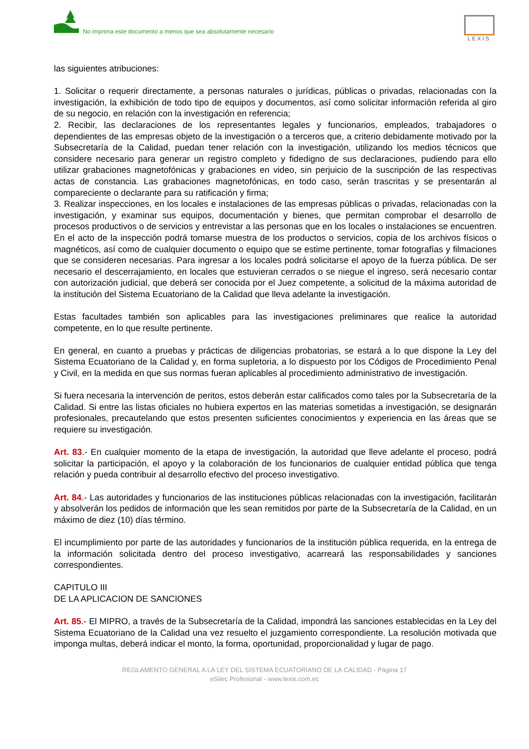No imprima este documento a menos que sea absolutamente necesario
LEXIS
las siguientes atribuciones:
1. Solicitar o requerir directamente, a personas naturales o jurídicas, públicas o privadas, relacionadas con la investigación, la exhibición de todo tipo de equipos y documentos, así como solicitar información referida al giro de su negocio, en relación con la investigación en referencia;
2. Recibir, las declaraciones de los representantes legales y funcionarios, empleados, trabajadores o dependientes de las empresas objeto de la investigación o a terceros que, a criterio debidamente motivado por la Subsecretaría de la Calidad, puedan tener relación con la investigación, utilizando los medios técnicos que considere necesario para generar un registro completo y fidedigno de sus declaraciones, pudiendo para ello utilizar grabaciones magnetofónicas y grabaciones en video, sin perjuicio de la suscripción de las respectivas actas de constancia. Las grabaciones magnetofónicas, en todo caso, serán trascritas y se presentarán al compareciente o declarante para su ratificación y firma;
3. Realizar inspecciones, en los locales e instalaciones de las empresas públicas o privadas, relacionadas con la investigación, y examinar sus equipos, documentación y bienes, que permitan comprobar el desarrollo de procesos productivos o de servicios y entrevistar a las personas que en los locales o instalaciones se encuentren. En el acto de la inspección podrá tomarse muestra de los productos o servicios, copia de los archivos físicos o magnéticos, así como de cualquier documento o equipo que se estime pertinente, tomar fotografías y filmaciones que se consideren necesarias. Para ingresar a los locales podrá solicitarse el apoyo de la fuerza pública. De ser necesario el descerrajamiento, en locales que estuvieran cerrados o se niegue el ingreso, será necesario contar con autorización judicial, que deberá ser conocida por el Juez competente, a solicitud de la máxima autoridad de la institución del Sistema Ecuatoriano de la Calidad que lleva adelante la investigación.
Estas facultades también son aplicables para las investigaciones preliminares que realice la autoridad competente, en lo que resulte pertinente.
En general, en cuanto a pruebas y prácticas de diligencias probatorias, se estará a lo que dispone la Ley del Sistema Ecuatoriano de la Calidad y, en forma supletoria, a lo dispuesto por los Códigos de Procedimiento Penal y Civil, en la medida en que sus normas fueran aplicables al procedimiento administrativo de investigación.
Si fuera necesaria la intervención de peritos, estos deberán estar calificados como tales por la Subsecretaría de la Calidad. Si entre las listas oficiales no hubiera expertos en las materias sometidas a investigación, se designarán profesionales, precautelando que estos presenten suficientes conocimientos y experiencia en las áreas que se requiere su investigación.
Art. 83.- En cualquier momento de la etapa de investigación, la autoridad que lleve adelante el proceso, podrá solicitar la participación, el apoyo y la colaboración de los funcionarios de cualquier entidad pública que tenga relación y pueda contribuir al desarrollo efectivo del proceso investigativo.
Art. 84.- Las autoridades y funcionarios de las instituciones públicas relacionadas con la investigación, facilitarán y absolverán los pedidos de información que les sean remitidos por parte de la Subsecretaría de la Calidad, en un máximo de diez (10) días término.
El incumplimiento por parte de las autoridades y funcionarios de la institución pública requerida, en la entrega de la información solicitada dentro del proceso investigativo, acarreará las responsabilidades y sanciones correspondientes.
CAPITULO III
DE LA APLICACION DE SANCIONES
Art. 85.- El MIPRO, a través de la Subsecretaría de la Calidad, impondrá las sanciones establecidas en la Ley del Sistema Ecuatoriano de la Calidad una vez resuelto el juzgamiento correspondiente. La resolución motivada que imponga multas, deberá indicar el monto, la forma, oportunidad, proporcionalidad y lugar de pago.
REGLAMENTO GENERAL A LA LEY DEL SISTEMA ECUATORIANO DE LA CALIDAD - Página 17
eSilec Profesional - www.lexis.com.ec